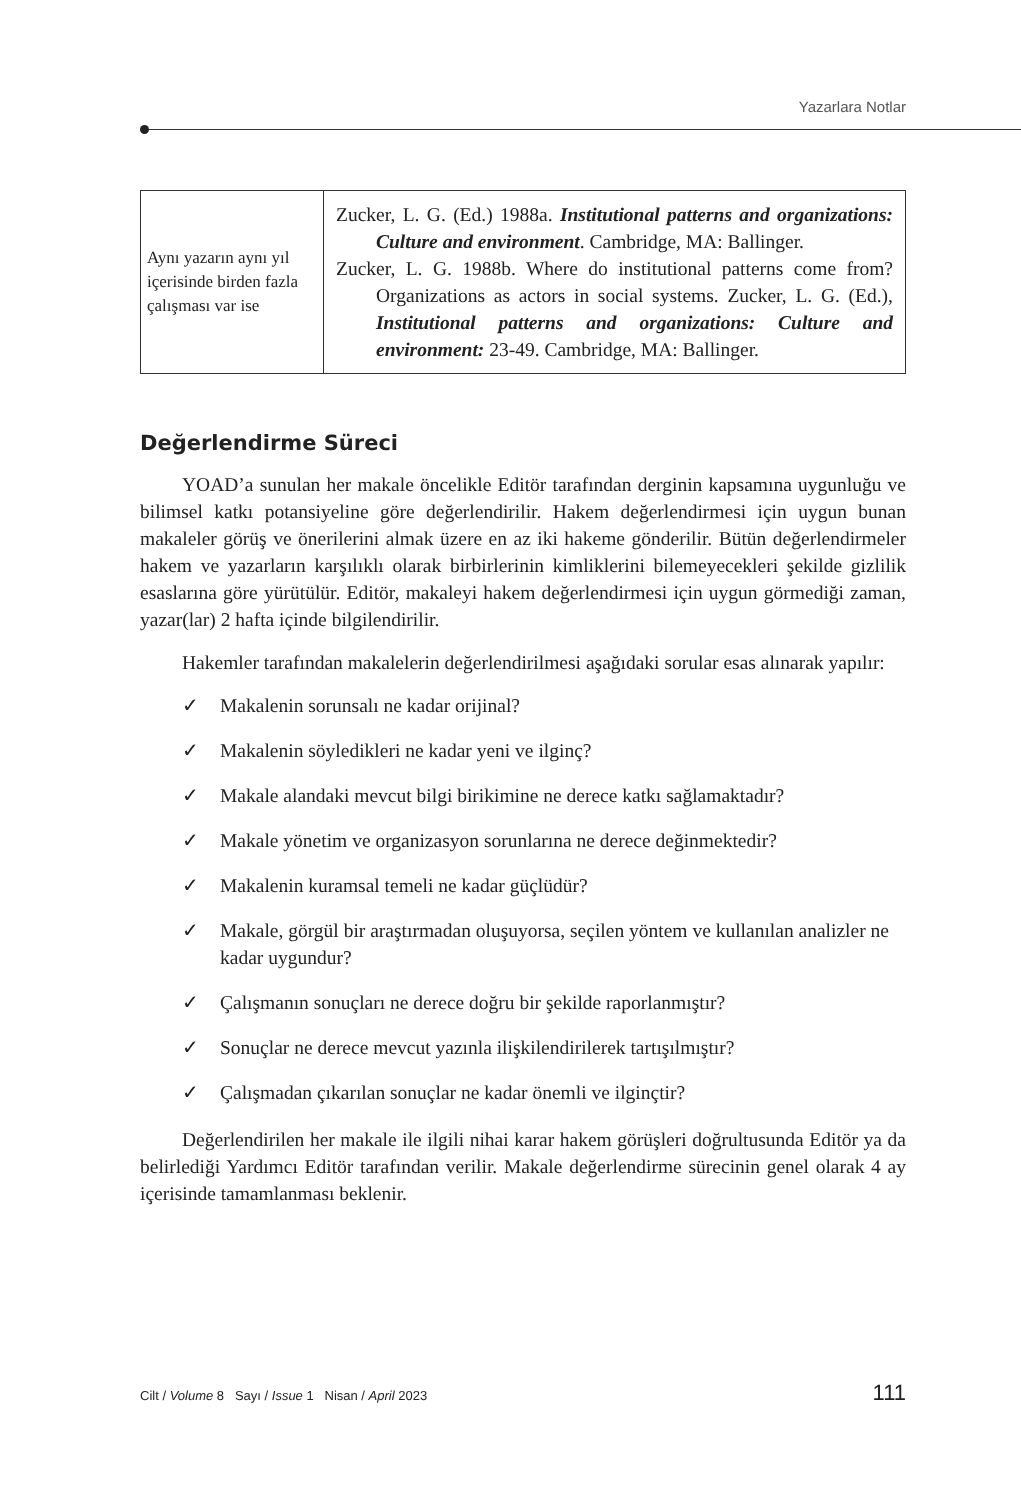Yazarlara Notlar
| Aynı yazarın aynı yıl içerisinde birden fazla çalışması var ise | Zucker, L. G. (Ed.) 1988a. Institutional patterns and organizations: Culture and environment . Cambridge, MA: Ballinger. Zucker, L. G. 1988b. Where do institutional patterns come from? Organizations as actors in social systems. Zucker, L. G. (Ed.), Institutional patterns and organizations: Culture and environment: 23-49. Cambridge, MA: Ballinger. |
Değerlendirme Süreci
YOAD’a sunulan her makale öncelikle Editör tarafından derginin kapsamına uygunluğu ve bilimsel katkı potansiyeline göre değerlendirilir. Hakem değerlendirmesi için uygun bunan makaleler görüş ve önerilerini almak üzere en az iki hakeme gönderilir. Bütün değerlendirmeler hakem ve yazarların karşılıklı olarak birbirlerinin kimliklerini bilemeyecekleri şekilde gizlilik esaslarına göre yürütülür. Editör, makaleyi hakem değerlendirmesi için uygun görmediği zaman, yazar(lar) 2 hafta içinde bilgilendirilir.
Hakemler tarafından makalelerin değerlendirilmesi aşağıdaki sorular esas alınarak yapılır:
✓ Makalenin sorunsalı ne kadar orijinal?
✓ Makalenin söyledikleri ne kadar yeni ve ilginç?
✓ Makale alandaki mevcut bilgi birikimine ne derece katkı sağlamaktadır?
✓ Makale yönetim ve organizasyon sorunlarına ne derece değinmektedir?
✓ Makalenin kuramsal temeli ne kadar güçlüdür?
✓ Makale, görgül bir araştırmadan oluşuyorsa, seçilen yöntem ve kullanılan analizler ne kadar uygundur?
✓ Çalışmanın sonuçları ne derece doğru bir şekilde raporlanmıştır?
✓ Sonuçlar ne derece mevcut yazınla ilişkilendirilerek tartışılmıştır?
✓ Çalışmadan çıkarılan sonuçlar ne kadar önemli ve ilginçtir?
Değerlendirilen her makale ile ilgili nihai karar hakem görüşleri doğrultusunda Editör ya da belirlediği Yardımcı Editör tarafından verilir. Makale değerlendirme sürecinin genel olarak 4 ay içerisinde tamamlanması beklenir.
Cilt / Volume 8 Sayı / Issue 1 Nisan / April 2023 111